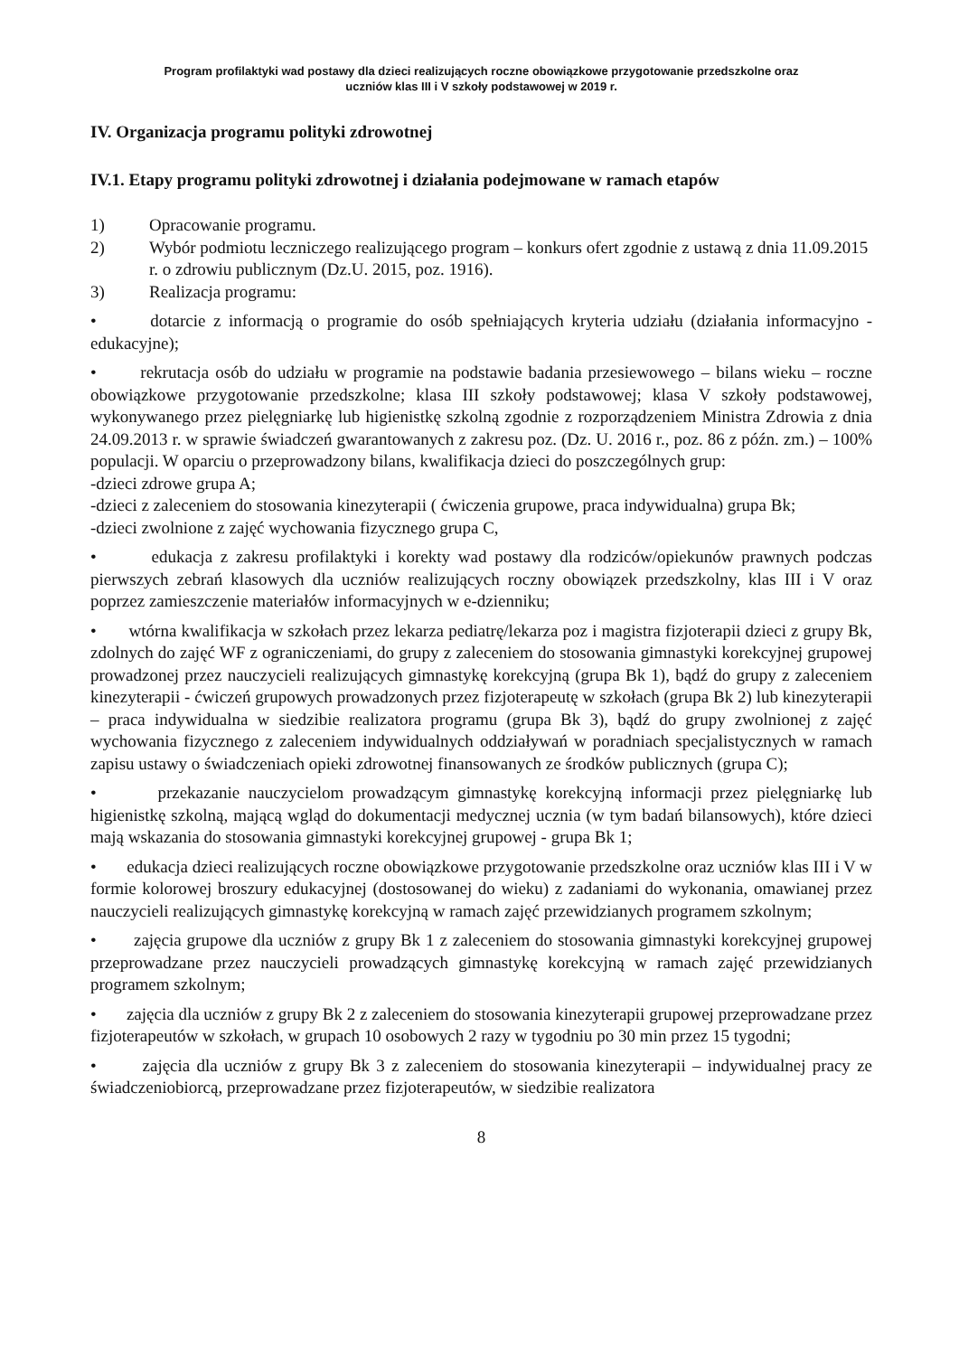Program profilaktyki wad postawy dla dzieci realizujących roczne obowiązkowe przygotowanie przedszkolne oraz
uczniów klas III i V szkoły podstawowej w 2019 r.
IV. Organizacja programu polityki zdrowotnej
IV.1. Etapy programu polityki zdrowotnej i działania podejmowane w ramach etapów
1) Opracowanie programu.
2) Wybór podmiotu leczniczego realizującego program – konkurs ofert zgodnie z ustawą z dnia 11.09.2015 r. o zdrowiu publicznym (Dz.U. 2015, poz. 1916).
3) Realizacja programu:
• dotarcie z informacją o programie do osób spełniających kryteria udziału (działania informacyjno - edukacyjne);
• rekrutacja osób do udziału w programie na podstawie badania przesiewowego – bilans wieku – roczne obowiązkowe przygotowanie przedszkolne; klasa III szkoły podstawowej; klasa V szkoły podstawowej, wykonywanego przez pielęgniarkę lub higienistkę szkolną zgodnie z rozporządzeniem Ministra Zdrowia z dnia 24.09.2013 r. w sprawie świadczeń gwarantowanych z zakresu poz. (Dz. U. 2016 r., poz. 86 z późn. zm.) – 100% populacji. W oparciu o przeprowadzony bilans, kwalifikacja dzieci do poszczególnych grup:
-dzieci zdrowe grupa A;
-dzieci z zaleceniem do stosowania kinezyterapii ( ćwiczenia grupowe, praca indywidualna) grupa Bk;
-dzieci zwolnione z zajęć wychowania fizycznego grupa C,
• edukacja z zakresu profilaktyki i korekty wad postawy dla rodziców/opiekunów prawnych podczas pierwszych zebrań klasowych dla uczniów realizujących roczny obowiązek przedszkolny, klas III i V oraz poprzez zamieszczenie materiałów informacyjnych w e-dzienniku;
• wtórna kwalifikacja w szkołach przez lekarza pediatrę/lekarza poz i magistra fizjoterapii dzieci z grupy Bk, zdolnych do zajęć WF z ograniczeniami, do grupy z zaleceniem do stosowania gimnastyki korekcyjnej grupowej prowadzonej przez nauczycieli realizujących gimnastykę korekcyjną (grupa Bk 1), bądź do grupy z zaleceniem kinezyterapii - ćwiczeń grupowych prowadzonych przez fizjoterapeutę w szkołach (grupa Bk 2) lub kinezyterapii – praca indywidualna w siedzibie realizatora programu (grupa Bk 3), bądź do grupy zwolnionej z zajęć wychowania fizycznego z zaleceniem indywidualnych oddziaływań w poradniach specjalistycznych w ramach zapisu ustawy o świadczeniach opieki zdrowotnej finansowanych ze środków publicznych (grupa C);
• przekazanie nauczycielom prowadzącym gimnastykę korekcyjną informacji przez pielęgniarkę lub higienistkę szkolną, mającą wgląd do dokumentacji medycznej ucznia (w tym badań bilansowych), które dzieci mają wskazania do stosowania gimnastyki korekcyjnej grupowej - grupa Bk 1;
• edukacja dzieci realizujących roczne obowiązkowe przygotowanie przedszkolne oraz uczniów klas III i V w formie kolorowej broszury edukacyjnej (dostosowanej do wieku) z zadaniami do wykonania, omawianej przez nauczycieli realizujących gimnastykę korekcyjną w ramach zajęć przewidzianych programem szkolnym;
• zajęcia grupowe dla uczniów z grupy Bk 1 z zaleceniem do stosowania gimnastyki korekcyjnej grupowej przeprowadzane przez nauczycieli prowadzących gimnastykę korekcyjną w ramach zajęć przewidzianych programem szkolnym;
• zajęcia dla uczniów z grupy Bk 2 z zaleceniem do stosowania kinezyterapii grupowej przeprowadzane przez fizjoterapeutów w szkołach, w grupach 10 osobowych 2 razy w tygodniu po 30 min przez 15 tygodni;
• zajęcia dla uczniów z grupy Bk 3 z zaleceniem do stosowania kinezyterapii – indywidualnej pracy ze świadczeniobiorcą, przeprowadzane przez fizjoterapeutów, w siedzibie realizatora
8